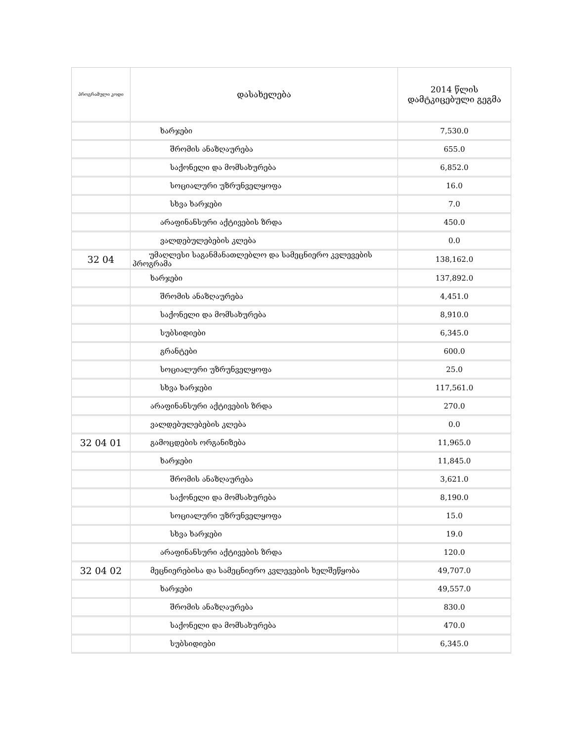| პროგრამული კოდი | დასახელება | 2014 წლის დამტკიცებული გეგმა |
| --- | --- | --- |
| | ხარჯები | 7,530.0 |
| | შრომის ანაზღაურება | 655.0 |
| | საქონელი და მომსახურება | 6,852.0 |
| | სოციალური უზრუნველყოფა | 16.0 |
| | სხვა ხარჯები | 7.0 |
| | არაფინანსური აქტივების ზრდა | 450.0 |
| | ვალდებულებების კლება | 0.0 |
| 32 04 | უმაღლესი საგანმანათლებლო და სამეცნიერო კვლევების პროგრამა | 138,162.0 |
| | ხარჯები | 137,892.0 |
| | შრომის ანაზღაურება | 4,451.0 |
| | საქონელი და მომსახურება | 8,910.0 |
| | სუბსიდიები | 6,345.0 |
| | გრანტები | 600.0 |
| | სოციალური უზრუნველყოფა | 25.0 |
| | სხვა ხარჯები | 117,561.0 |
| | არაფინანსური აქტივების ზრდა | 270.0 |
| | ვალდებულებების კლება | 0.0 |
| 32 04 01 | გამოცდების ორგანიზება | 11,965.0 |
| | ხარჯები | 11,845.0 |
| | შრომის ანაზღაურება | 3,621.0 |
| | საქონელი და მომსახურება | 8,190.0 |
| | სოციალური უზრუნველყოფა | 15.0 |
| | სხვა ხარჯები | 19.0 |
| | არაფინანსური აქტივების ზრდა | 120.0 |
| 32 04 02 | მეცნიერებისა და სამეცნიერო კვლევების ხელშეწყობა | 49,707.0 |
| | ხარჯები | 49,557.0 |
| | შრომის ანაზღაურება | 830.0 |
| | საქონელი და მომსახურება | 470.0 |
| | სუბსიდიები | 6,345.0 |